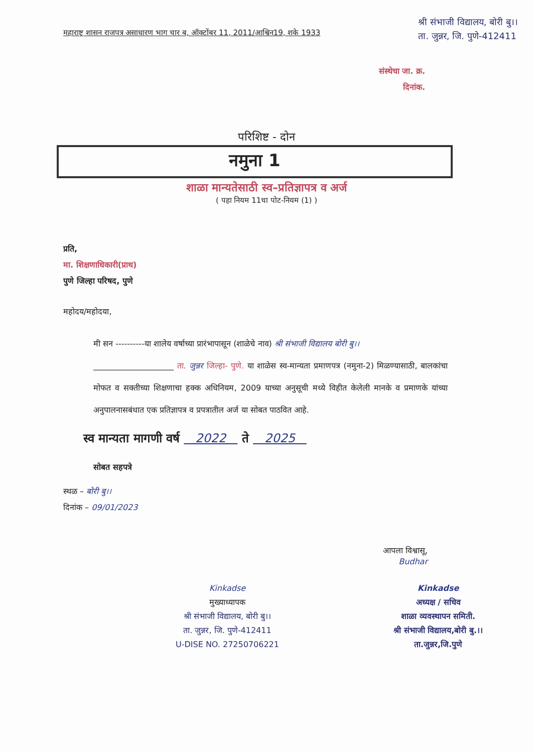महाराष्ट्र शासन राजपत्र असाधारण भाग चार ब, ऑक्टोंबर 11, 2011/आश्विन19, शके 1933
श्री संभाजी विद्यालय, बोरी बु।।
ता. जुन्नर, जि. पुणे-412411
संस्थेचा जा. क्र.
दिनांक.
परिशिष्ट - दोन
नमुना 1
शाळा मान्यतेसाठी स्व–प्रतिज्ञापत्र व अर्ज
( पहा नियम 11चा पोट-नियम (1) )
प्रति,
मा. शिक्षणाधिकारी(प्राथ)
पुणे जिल्हा परिषद, पुणे
महोदय/महोदया,
मी सन ----------या शालेय वर्षाच्या प्रारंभापासून (शाळेचे नाव) श्री संभाजी विद्यालय बोरी बु।।
____________________ ता. जुन्नर जिल्हा- पुणे. या शाळेस स्व-मान्यता प्रमाणपत्र (नमुना-2) मिळण्यासाठी, बालकांचा मोफत व सक्तीच्या शिक्षणाचा हक्क अधिनियम, 2009 याच्या अनुसूची मध्ये विहीत केलेली मानके व प्रमाणके यांच्या अनुपालनासबंधात एक प्रतिज्ञापत्र व प्रपत्रातील अर्ज या सोबत पाठवित आहे.
स्व मान्यता मागणी वर्ष 2022 ते 2025
सोबत सहपत्रे
स्थळ – बोरी बु।।
दिनांक – 09/01/2023
आपला विश्वासू,
Budhar
Kinkadse
मुख्याध्यापक
श्री संभाजी विद्यालय, बोरी बु।।
ता. जुन्नर, जि. पुणे-412411
U-DISE NO. 27250706221
Kinkadse
अध्यक्ष / सचिव
शाळा व्यवस्थापन समिती.
श्री संभाजी विद्यालय,बोरी बु.।।
ता.जुन्नर,जि.पुणे